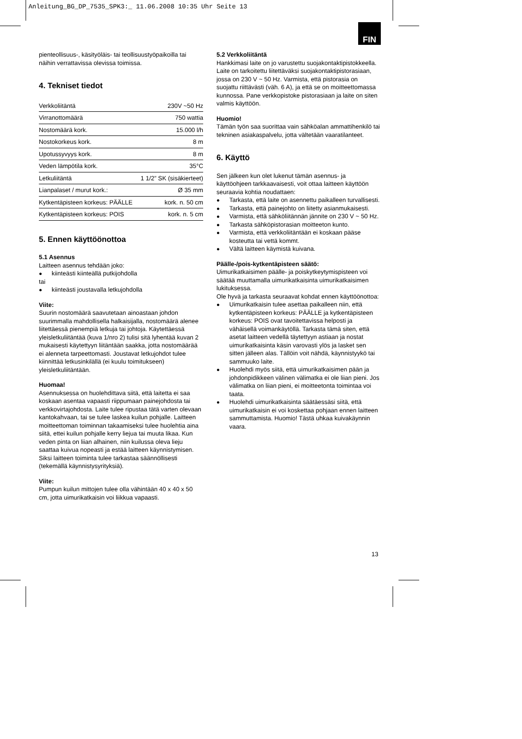Anleitung_BG_DP_7535_SPK3:_ 11.06.2008 10:35 Uhr Seite 13
FIN
pienteollisuus-, käsityöläis- tai teollisuustyöpaikoilla tai näihin verrattavissa olevissa toimissa.
4. Tekniset tiedot
| Verkkoliitäntä | 230V ~50 Hz |
| Virranottomäärä | 750 wattia |
| Nostomäärä kork. | 15.000 l/h |
| Nostokorkeus kork. | 8 m |
| Upotussyvyys kork. | 8 m |
| Veden lämpötila kork. | 35°C |
| Letkuliitäntä | 1 1/2” SK (sisäkierteet) |
| Lianpalaset / murut kork.: | Ø 35 mm |
| Kytkentäpisteen korkeus: PÄÄLLE | kork. n. 50 cm |
| Kytkentäpisteen korkeus: POIS | kork. n. 5 cm |
5. Ennen käyttöönottoa
5.1 Asennus
Laitteen asennus tehdään joko:
● kiinteästi kiinteällä putkijohdolla
tai
● kiinteästi joustavalla letkujohdolla
Viite:
Suurin nostomäärä saavutetaan ainoastaan johdon suurimmalla mahdollisella halkaisijalla, nostomäärä alenee liitettäessä pienempiä letkuja tai johtoja. Käytettäessä yleisletkuliitäntää (kuva 1/nro 2) tulisi sitä lyhentää kuvan 2 mukaisesti käytettyyn liitäntään saakka, jotta nostomäärää ei alenneta tarpeettomasti. Joustavat letkujohdot tulee kiinnittää letkusinkilällä (ei kuulu toimitukseen) yleisletkuliitäntään.
Huomaa!
Asennuksessa on huolehdittava siitä, että laitetta ei saa koskaan asentaa vapaasti riippumaan painejohdosta tai verkkovirtajohdosta. Laite tulee ripustaa tätä varten olevaan kantokahvaan, tai se tulee laskea kuilun pohjalle. Laitteen moitteettoman toiminnan takaamiseksi tulee huolehtia aina siitä, ettei kuilun pohjalle kerry liejua tai muuta likaa. Kun veden pinta on liian alhainen, niin kuilussa oleva lieju saattaa kuivua nopeasti ja estää laitteen käynnistymisen. Siksi laitteen toiminta tulee tarkastaa säännöllisesti (tekemällä käynnistysyrityksiä).
Viite:
Pumpun kuilun mittojen tulee olla vähintään 40 x 40 x 50 cm, jotta uimurikatkaisin voi liikkua vapaasti.
5.2 Verkkoliitäntä
Hankkimasi laite on jo varustettu suojakontaktipistokkeella. Laite on tarkoitettu liitettäväksi suojakontaktipistorasiaan, jossa on 230 V ~ 50 Hz. Varmista, että pistorasia on suojattu riittävästi (väh. 6 A), ja että se on moitteettomassa kunnossa. Pane verkkopistoke pistorasiaan ja laite on siten valmis käyttöön.
Huomio!
Tämän työn saa suorittaa vain sähköalan ammattihenkilö tai tekninen asiakaspalvelu, jotta vältetään vaaratilanteet.
6. Käyttö
Sen jälkeen kun olet lukenut tämän asennus- ja käyttöohjeen tarkkaavaisesti, voit ottaa laitteen käyttöön seuraavia kohtia noudattaen:
● Tarkasta, että laite on asennettu paikalleen turvallisesti.
● Tarkasta, että painejohto on liitetty asianmukaisesti.
● Varmista, että sähköliitännän jännite on 230 V ~ 50 Hz.
● Tarkasta sähköpistorasian moitteeton kunto.
● Varmista, että verkkoliitäntään ei koskaan pääse kosteutta tai vettä kommt.
● Vältä laitteen käymistä kuivana.
Päälle-/pois-kytkentäpisteen säätö:
Uimurikatkaisimen päälle- ja poiskytkeytymispisteen voi säätää muuttamalla uimurikatkaisinta uimurikatkaisimen lukituksessa.
Ole hyvä ja tarkasta seuraavat kohdat ennen käyttöönottoa:
● Uimurikatkaisin tulee asettaa paikalleen niin, että kytkentäpisteen korkeus: PÄÄLLE ja kytkentäpisteen korkeus: POIS ovat tavoitettavissa helposti ja vähäisellä voimankäytöllä. Tarkasta tämä siten, että asetat laitteen vedellä täytettyyn astiaan ja nostat uimurikatkaisinta käsin varovasti ylös ja lasket sen sitten jälleen alas. Tällöin voit nähdä, käynnistyykö tai sammuuko laite.
● Huolehdi myös siitä, että uimurikatkaisimen pään ja johdonpidikkeen välinen välimatka ei ole liian pieni. Jos välimatka on liian pieni, ei moitteetonta toimintaa voi taata.
● Huolehdi uimurikatkaisinta säätäessäsi siitä, että uimurikatkaisin ei voi koskettaa pohjaan ennen laitteen sammuttamista. Huomio! Tästä uhkaa kuivakäynnin vaara.
13